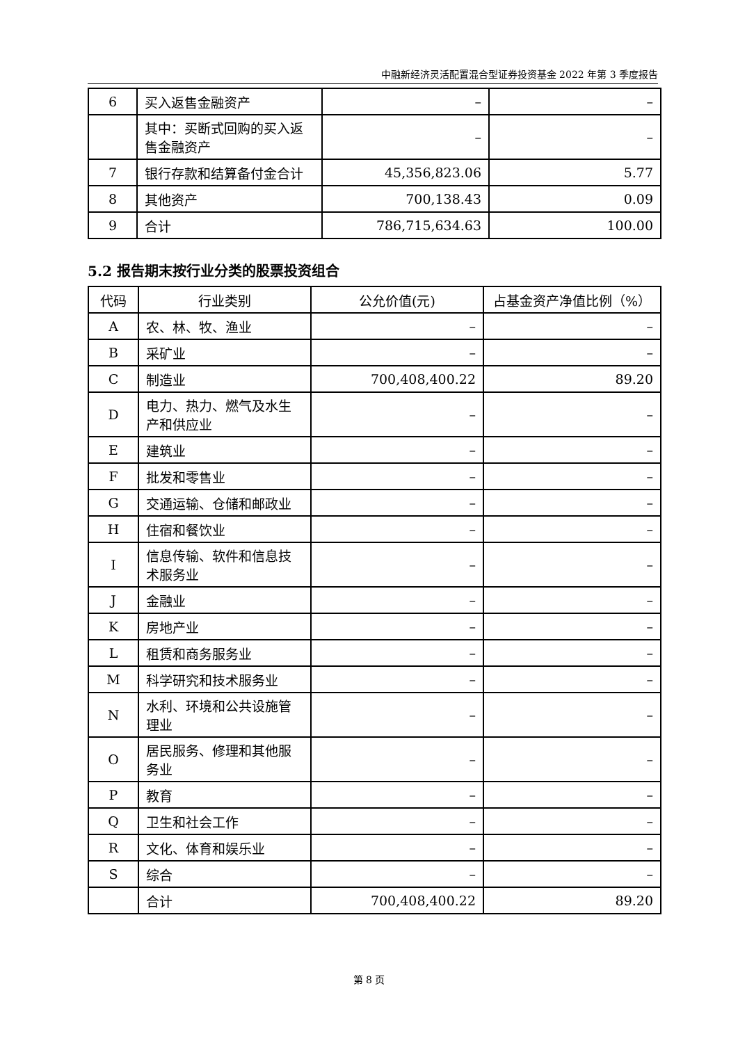中融新经济灵活配置混合型证券投资基金 2022 年第 3 季度报告
| 6 | 买入返售金融资产 | – | – |
| | 其中：买断式回购的买入返售金融资产 | – | – |
| 7 | 银行存款和结算备付金合计 | 45,356,823.06 | 5.77 |
| 8 | 其他资产 | 700,138.43 | 0.09 |
| 9 | 合计 | 786,715,634.63 | 100.00 |
5.2 报告期末按行业分类的股票投资组合
| 代码 | 行业类别 | 公允价值(元) | 占基金资产净值比例（%） |
| --- | --- | --- | --- |
| A | 农、林、牧、渔业 | – | – |
| B | 采矿业 | – | – |
| C | 制造业 | 700,408,400.22 | 89.20 |
| D | 电力、热力、燃气及水生产和供应业 | – | – |
| E | 建筑业 | – | – |
| F | 批发和零售业 | – | – |
| G | 交通运输、仓储和邮政业 | – | – |
| H | 住宿和餐饮业 | – | – |
| I | 信息传输、软件和信息技术服务业 | – | – |
| J | 金融业 | – | – |
| K | 房地产业 | – | – |
| L | 租赁和商务服务业 | – | – |
| M | 科学研究和技术服务业 | – | – |
| N | 水利、环境和公共设施管理业 | – | – |
| O | 居民服务、修理和其他服务业 | – | – |
| P | 教育 | – | – |
| Q | 卫生和社会工作 | – | – |
| R | 文化、体育和娱乐业 | – | – |
| S | 综合 | – | – |
| | 合计 | 700,408,400.22 | 89.20 |
第 8 页